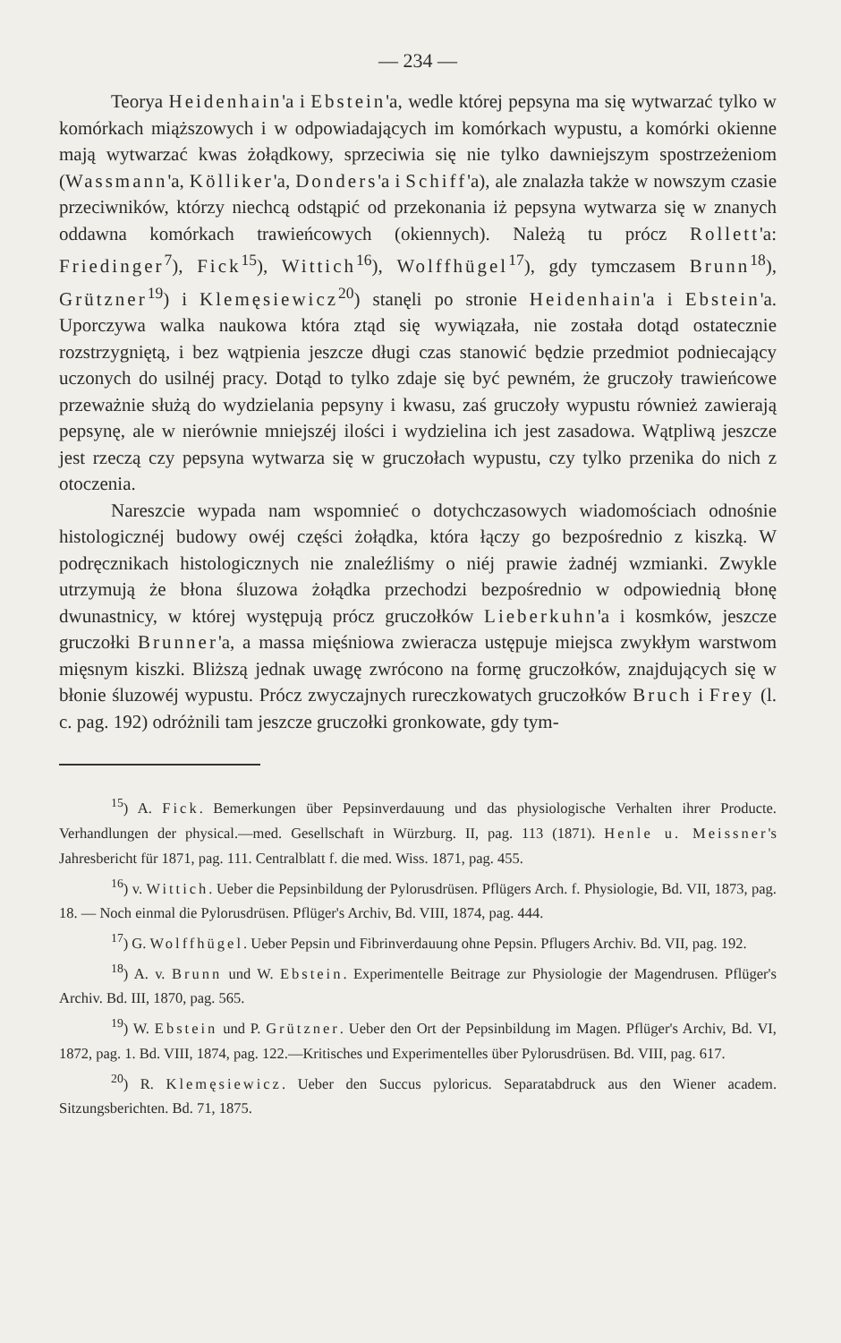— 234 —
Teorya Heidenhain'a i Ebstein'a, wedle której pepsyna ma się wytwarzać tylko w komórkach miąższowych i w odpowiadających im komórkach wypustu, a komórki okienne mają wytwarzać kwas żołądkowy, sprzeciwia się nie tylko dawniejszym spostrzeżeniom (Wassmann'a, Kölliker'a, Donders'a i Schiff'a), ale znalazła także w nowszym czasie przeciwników, którzy niechcą odstąpić od przekonania iż pepsyna wytwarza się w znanych oddawna komórkach trawieńcowych (okiennych). Należą tu prócz Rollett'a: Friedinger<sup>7</sup>), Fick<sup>15</sup>), Wittich<sup>16</sup>), Wolffhügel<sup>17</sup>), gdy tymczasem Brunn<sup>18</sup>), Grützner<sup>19</sup>) i Klemęsiewicz<sup>20</sup>) stanęli po stronie Heidenhain'a i Ebstein'a. Uporczywa walka naukowa która ztąd się wywiązała, nie została dotąd ostatecznie rozstrzygniętą, i bez wątpienia jeszcze długi czas stanowić będzie przedmiot podniecający uczonych do usilnéj pracy. Dotąd to tylko zdaje się być pewném, że gruczoły trawieńcowe przeważnie służą do wydzielania pepsyny i kwasu, zaś gruczoły wypustu również zawierają pepsynę, ale w nierównie mniejszéj ilości i wydzielina ich jest zasadowa. Wątpliwą jeszcze jest rzeczą czy pepsyna wytwarza się w gruczołach wypustu, czy tylko przenika do nich z otoczenia.
Nareszcie wypada nam wspomnieć o dotychczasowych wiadomościach odnośnie histologicznéj budowy owéj części żołądka, która łączy go bezpośrednio z kiszką. W podręcznikach histologicznych nie znaleźliśmy o niéj prawie żadnéj wzmianki. Zwykle utrzymują że błona śluzowa żołądka przechodzi bezpośrednio w odpowiednią błonę dwunastnicy, w której występują prócz gruczołków Lieberkuhn'a i kosmków, jeszcze gruczołki Brunner'a, a massa mięśniowa zwieracza ustępuje miejsca zwykłym warstwom mięsnym kiszki. Bliższą jednak uwagę zwrócono na formę gruczołków, znajdujących się w błonie śluzowéj wypustu. Prócz zwyczajnych rureczkowatych gruczołków Bruch i Frey (l. c. pag. 192) odróżnili tam jeszcze gruczołki gronkowate, gdy tym-
<sup>15</sup>) A. Fick. Bemerkungen über Pepsinverdauung und das physiologische Verhalten ihrer Producte. Verhandlungen der physical.—med. Gesellschaft in Würzburg. II, pag. 113 (1871). Henle u. Meissner's Jahresbericht für 1871, pag. 111. Centralblatt f. die med. Wiss. 1871, pag. 455.
<sup>16</sup>) v. Wittich. Ueber die Pepsinbildung der Pylorusdrüsen. Pflügers Arch. f. Physiologie, Bd. VII, 1873, pag. 18. — Noch einmal die Pylorusdrüsen. Pflüger's Archiv, Bd. VIII, 1874, pag. 444.
<sup>17</sup>) G. Wolffhügel. Ueber Pepsin und Fibrinverdauung ohne Pepsin. Pflugers Archiv. Bd. VII, pag. 192.
<sup>18</sup>) A. v. Brunn und W. Ebstein. Experimentelle Beitrage zur Physiologie der Magendrusen. Pflüger's Archiv. Bd. III, 1870, pag. 565.
<sup>19</sup>) W. Ebstein und P. Grützner. Ueber den Ort der Pepsinbildung im Magen. Pflüger's Archiv, Bd. VI, 1872, pag. 1. Bd. VIII, 1874, pag. 122.—Kritisches und Experimentelles über Pylorusdrüsen. Bd. VIII, pag. 617.
<sup>20</sup>) R. Klemęsiewicz. Ueber den Succus pyloricus. Separatabdruck aus den Wiener academ. Sitzungsberichten. Bd. 71, 1875.